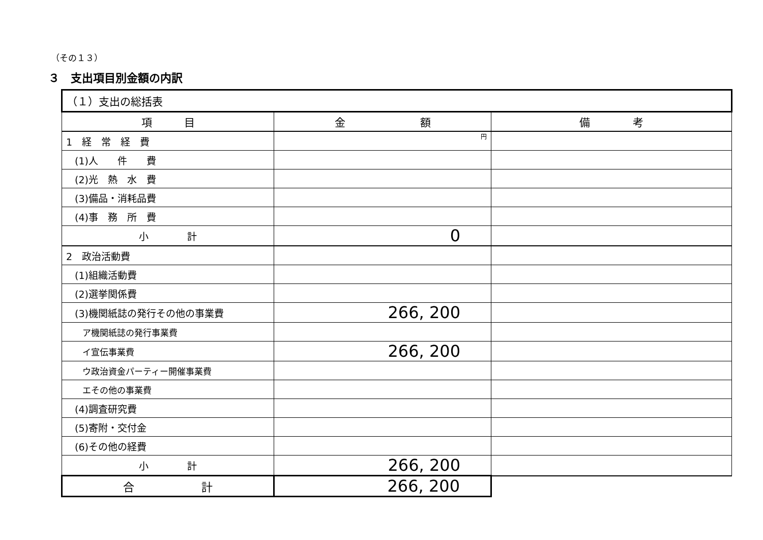（その１３）
３　支出項目別金額の内訳
| （１）支出の総括表 | | |
| 項 目 | 金 額 | 備 考 |
| 1 経 常 経 費 | 円 | |
| (1)人 件 費 | | |
| (2)光 熱 水 費 | | |
| (3)備品・消耗品費 | | |
| (4)事 務 所 費 | | |
| 小 計 | 0 | |
| 2 政治活動費 | | |
| (1)組織活動費 | | |
| (2)選挙関係費 | | |
| (3)機関紙誌の発行その他の事業費 | 266, 200 | |
| ア機関紙誌の発行事業費 | | |
| イ宣伝事業費 | 266, 200 | |
| ウ政治資金パーティー開催事業費 | | |
| エその他の事業費 | | |
| (4)調査研究費 | | |
| (5)寄附・交付金 | | |
| (6)その他の経費 | | |
| 小 計 | 266, 200 | |
| 合 計 | 266, 200 | |